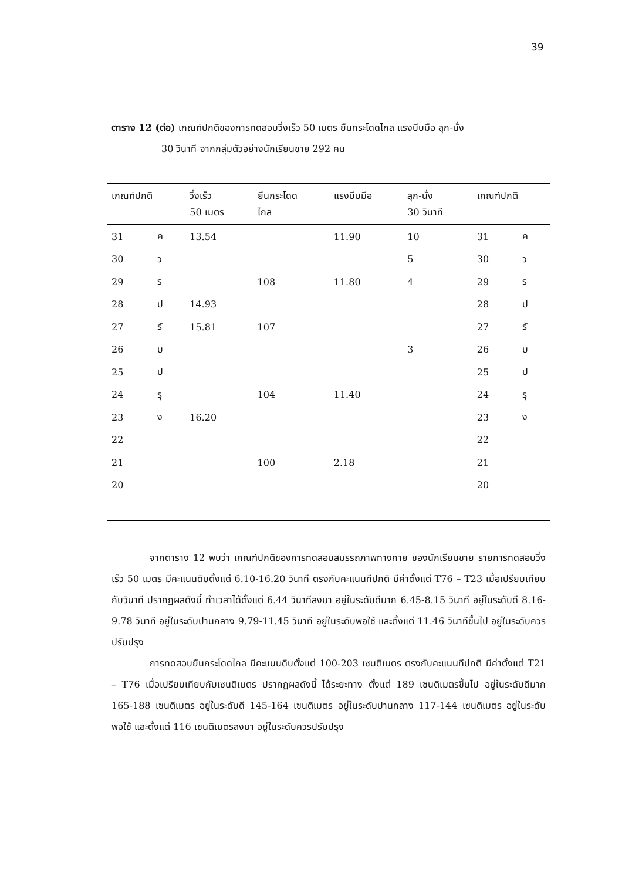39
ตาราง 12 (ต่อ) เกณฑ์ปกติของการทดสอบวิ่งเร็ว 50 เมตร ยืนกระโดดไกล แรงบีบมือ ลุก-นั่ง
30 วินาที จากกลุ่มตัวอย่างนักเรียนชาย 292 คน
| เกณฑ์ปกติ | | วิ่งเร็ว 50 เมตร | ยืนกระโดด ไกล | แรงบีบมือ | ลุก-นั่ง 30 วินาที | เกณฑ์ปกติ | |
| --- | --- | --- | --- | --- | --- | --- | --- |
| 31 | ค | 13.54 | | 11.90 | 10 | 31 | ค |
| 30 | ว | | | | 5 | 30 | ว |
| 29 | ร | | 108 | 11.80 | 4 | 29 | ร |
| 28 | ป | 14.93 | | | | 28 | ป |
| 27 | รั | 15.81 | 107 | | | 27 | รั |
| 26 | บ | | | | 3 | 26 | บ |
| 25 | ป | | | | | 25 | ป |
| 24 | รุ | | 104 | 11.40 | | 24 | รุ |
| 23 | ง | 16.20 | | | | 23 | ง |
| 22 | | | | | | 22 | |
| 21 | | | 100 | 2.18 | | 21 | |
| 20 | | | | | | 20 | |
จากตาราง 12 พบว่า เกณฑ์ปกติของการทดสอบสมรรถภาพทางกาย ของนักเรียนชาย รายการทดสอบวิ่งเร็ว 50 เมตร มีคะแนนดิบตั้งแต่ 6.10-16.20 วินาที ตรงกับคะแนนทีปกติ มีค่าตั้งแต่ T76 – T23 เมื่อเปรียบเทียบกับวินาที ปรากฏผลดังนี้ ทำเวลาได้ตั้งแต่ 6.44 วินาทีลงมา อยู่ในระดับดีมาก 6.45-8.15 วินาที อยู่ในระดับดี 8.16-9.78 วินาที อยู่ในระดับปานกลาง 9.79-11.45 วินาที อยู่ในระดับพอใช้ และตั้งแต่ 11.46 วินาทีขึ้นไป อยู่ในระดับควรปรับปรุง
การทดสอบยืนกระโดดไกล มีคะแนนดิบตั้งแต่ 100-203 เซนติเมตร ตรงกับคะแนนทีปกติ มีค่าตั้งแต่ T21 – T76 เมื่อเปรียบเทียบกับเซนติเมตร ปรากฏผลดังนี้ ได้ระยะทาง ตั้งแต่ 189 เซนติเมตรขึ้นไป อยู่ในระดับดีมาก 165-188 เซนติเมตร อยู่ในระดับดี 145-164 เซนติเมตร อยู่ในระดับปานกลาง 117-144 เซนติเมตร อยู่ในระดับพอใช้ และตั้งแต่ 116 เซนติเมตรลงมา อยู่ในระดับควรปรับปรุง